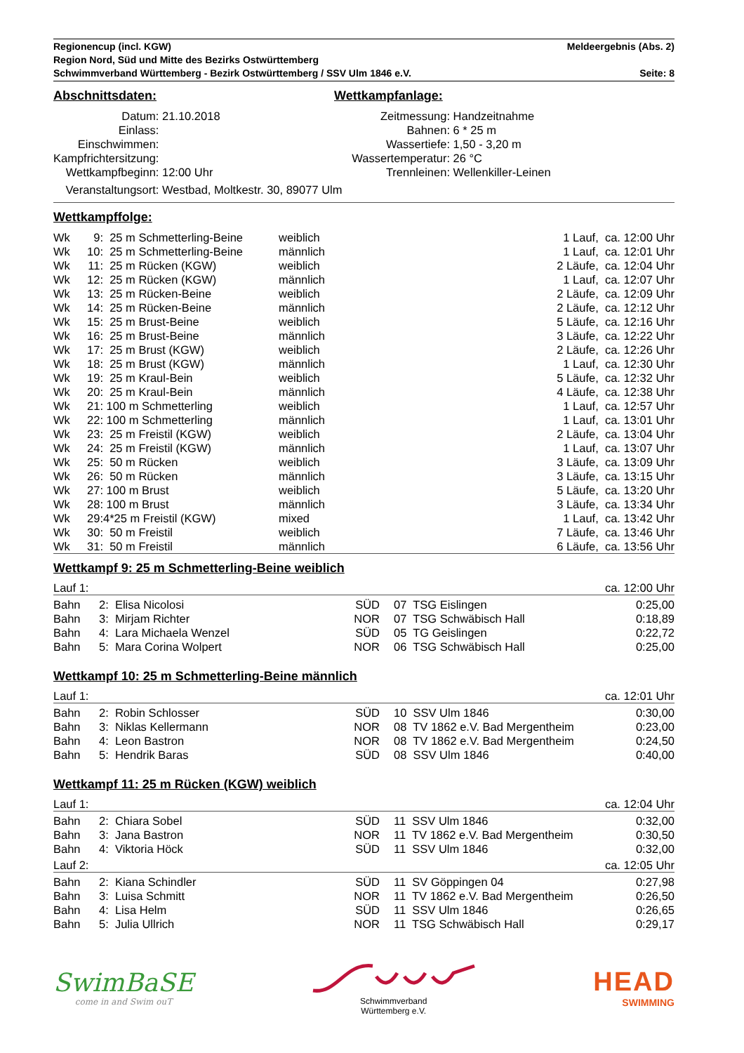Regionencup (incl. KGW) Meldeergebnis (Abs. 2)
Region Nord, Süd und Mitte des Bezirks Ostwürttemberg
Schwimmverband Württemberg - Bezirk Ostwürttemberg / SSV Ulm 1846 e.V. Seite: 8
Abschnittsdaten:
| Datum: | 21.10.2018 |
| Einlass: | |
| Einschwimmen: | |
| Kampfrichtersitzung: | |
| Wettkampfbeginn: | 12:00 Uhr |
| Veranstaltungsort: | Westbad, Moltkestr. 30, 89077 Ulm |
Wettkampfanlage:
| Zeitmessung: | Handzeitnahme |
| Bahnen: | 6 * 25 m |
| Wassertiefe: | 1,50 - 3,20 m |
| Wassertemperatur: | 26 °C |
| Trennleinen: | Wellenkiller-Leinen |
Wettkampffolge:
| Wk | 9: | 25 m Schmetterling-Beine | weiblich | 1 Lauf, ca. 12:00 Uhr |
| Wk | 10: | 25 m Schmetterling-Beine | männlich | 1 Lauf, ca. 12:01 Uhr |
| Wk | 11: | 25 m Rücken (KGW) | weiblich | 2 Läufe, ca. 12:04 Uhr |
| Wk | 12: | 25 m Rücken (KGW) | männlich | 1 Lauf, ca. 12:07 Uhr |
| Wk | 13: | 25 m Rücken-Beine | weiblich | 2 Läufe, ca. 12:09 Uhr |
| Wk | 14: | 25 m Rücken-Beine | männlich | 2 Läufe, ca. 12:12 Uhr |
| Wk | 15: | 25 m Brust-Beine | weiblich | 5 Läufe, ca. 12:16 Uhr |
| Wk | 16: | 25 m Brust-Beine | männlich | 3 Läufe, ca. 12:22 Uhr |
| Wk | 17: | 25 m Brust (KGW) | weiblich | 2 Läufe, ca. 12:26 Uhr |
| Wk | 18: | 25 m Brust (KGW) | männlich | 1 Lauf, ca. 12:30 Uhr |
| Wk | 19: | 25 m Kraul-Bein | weiblich | 5 Läufe, ca. 12:32 Uhr |
| Wk | 20: | 25 m Kraul-Bein | männlich | 4 Läufe, ca. 12:38 Uhr |
| Wk | 21: | 100 m Schmetterling | weiblich | 1 Lauf, ca. 12:57 Uhr |
| Wk | 22: | 100 m Schmetterling | männlich | 1 Lauf, ca. 13:01 Uhr |
| Wk | 23: | 25 m Freistil (KGW) | weiblich | 2 Läufe, ca. 13:04 Uhr |
| Wk | 24: | 25 m Freistil (KGW) | männlich | 1 Lauf, ca. 13:07 Uhr |
| Wk | 25: | 50 m Rücken | weiblich | 3 Läufe, ca. 13:09 Uhr |
| Wk | 26: | 50 m Rücken | männlich | 3 Läufe, ca. 13:15 Uhr |
| Wk | 27: | 100 m Brust | weiblich | 5 Läufe, ca. 13:20 Uhr |
| Wk | 28: | 100 m Brust | männlich | 3 Läufe, ca. 13:34 Uhr |
| Wk | 29: | 4*25 m Freistil (KGW) | mixed | 1 Lauf, ca. 13:42 Uhr |
| Wk | 30: | 50 m Freistil | weiblich | 7 Läufe, ca. 13:46 Uhr |
| Wk | 31: | 50 m Freistil | männlich | 6 Läufe, ca. 13:56 Uhr |
Wettkampf 9: 25 m Schmetterling-Beine weiblich
Lauf 1: ca. 12:00 Uhr
| Bahn | 2: Elisa Nicolosi | SÜD | | 07 TSG Eislingen | 0:25,00 |
| Bahn | 3: Mirjam Richter | NOR | | 07 TSG Schwäbisch Hall | 0:18,89 |
| Bahn | 4: Lara Michaela Wenzel | SÜD | | 05 TG Geislingen | 0:22,72 |
| Bahn | 5: Mara Corina Wolpert | NOR | | 06 TSG Schwäbisch Hall | 0:25,00 |
Wettkampf 10: 25 m Schmetterling-Beine männlich
Lauf 1: ca. 12:01 Uhr
| Bahn | 2: Robin Schlosser | SÜD | | 10 SSV Ulm 1846 | 0:30,00 |
| Bahn | 3: Niklas Kellermann | NOR | | 08 TV 1862 e.V. Bad Mergentheim | 0:23,00 |
| Bahn | 4: Leon Bastron | NOR | | 08 TV 1862 e.V. Bad Mergentheim | 0:24,50 |
| Bahn | 5: Hendrik Baras | SÜD | | 08 SSV Ulm 1846 | 0:40,00 |
Wettkampf 11: 25 m Rücken (KGW) weiblich
Lauf 1: ca. 12:04 Uhr
| Bahn | 2: Chiara Sobel | SÜD | | 11 SSV Ulm 1846 | 0:32,00 |
| Bahn | 3: Jana Bastron | NOR | | 11 TV 1862 e.V. Bad Mergentheim | 0:30,50 |
| Bahn | 4: Viktoria Höck | SÜD | | 11 SSV Ulm 1846 | 0:32,00 |
Lauf 2: ca. 12:05 Uhr
| Bahn | 2: Kiana Schindler | SÜD | | 11 SV Göppingen 04 | 0:27,98 |
| Bahn | 3: Luisa Schmitt | NOR | | 11 TV 1862 e.V. Bad Mergentheim | 0:26,50 |
| Bahn | 4: Lisa Helm | SÜD | | 11 SSV Ulm 1846 | 0:26,65 |
| Bahn | 5: Julia Ullrich | NOR | | 11 TSG Schwäbisch Hall | 0:29,17 |
SwimBaSE
come in and Swim ouT
Schwimmverband
Württemberg e.V.
HEAD
SWIMMING